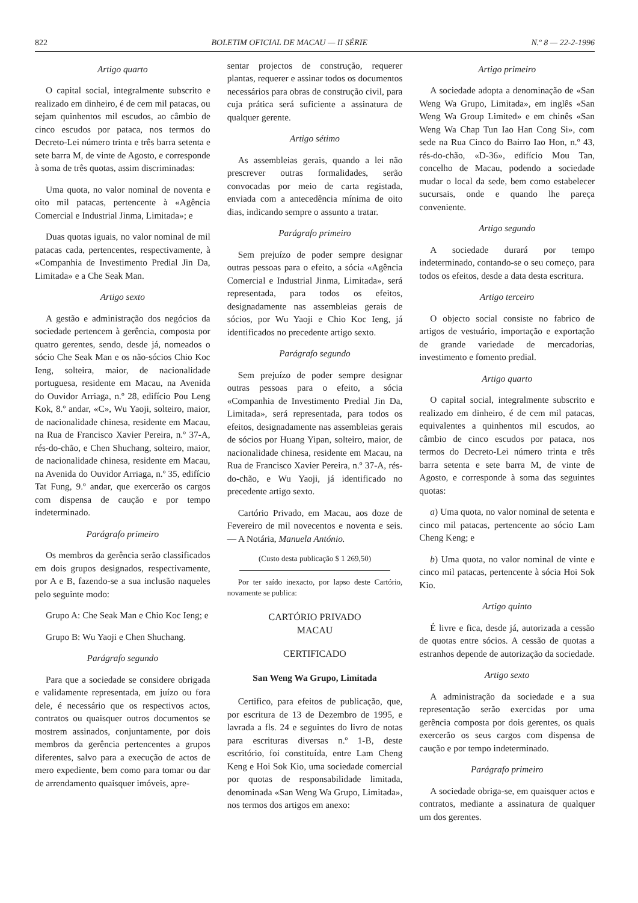822 BOLETIM OFICIAL DE MACAU — II SÉRIE N.º 8 — 22-2-1996
Artigo quarto
O capital social, integralmente subscrito e realizado em dinheiro, é de cem mil patacas, ou sejam quinhentos mil escudos, ao câmbio de cinco escudos por pataca, nos termos do Decreto-Lei número trinta e três barra setenta e sete barra M, de vinte de Agosto, e corresponde à soma de três quotas, assim discriminadas:
Uma quota, no valor nominal de noventa e oito mil patacas, pertencente à «Agência Comercial e Industrial Jinma, Limitada»; e
Duas quotas iguais, no valor nominal de mil patacas cada, pertencentes, respectivamente, à «Companhia de Investimento Predial Jin Da, Limitada» e a Che Seak Man.
Artigo sexto
A gestão e administração dos negócios da sociedade pertencem à gerência, composta por quatro gerentes, sendo, desde já, nomeados o sócio Che Seak Man e os não-sócios Chio Koc Ieng, solteira, maior, de nacionalidade portuguesa, residente em Macau, na Avenida do Ouvidor Arriaga, n.º 28, edifício Pou Leng Kok, 8.º andar, «C», Wu Yaoji, solteiro, maior, de nacionalidade chinesa, residente em Macau, na Rua de Francisco Xavier Pereira, n.º 37-A, rés-do-chão, e Chen Shuchang, solteiro, maior, de nacionalidade chinesa, residente em Macau, na Avenida do Ouvidor Arriaga, n.º 35, edifício Tat Fung, 9.º andar, que exercerão os cargos com dispensa de caução e por tempo indeterminado.
Parágrafo primeiro
Os membros da gerência serão classificados em dois grupos designados, respectivamente, por A e B, fazendo-se a sua inclusão naqueles pelo seguinte modo:
Grupo A: Che Seak Man e Chio Koc Ieng; e
Grupo B: Wu Yaoji e Chen Shuchang.
Parágrafo segundo
Para que a sociedade se considere obrigada e validamente representada, em juízo ou fora dele, é necessário que os respectivos actos, contratos ou quaisquer outros documentos se mostrem assinados, conjuntamente, por dois membros da gerência pertencentes a grupos diferentes, salvo para a execução de actos de mero expediente, bem como para tomar ou dar de arrendamento quaisquer imóveis, apre-
sentar projectos de construção, requerer plantas, requerer e assinar todos os documentos necessários para obras de construção civil, para cuja prática será suficiente a assinatura de qualquer gerente.
Artigo sétimo
As assembleias gerais, quando a lei não prescrever outras formalidades, serão convocadas por meio de carta registada, enviada com a antecedência mínima de oito dias, indicando sempre o assunto a tratar.
Parágrafo primeiro
Sem prejuízo de poder sempre designar outras pessoas para o efeito, a sócia «Agência Comercial e Industrial Jinma, Limitada», será representada, para todos os efeitos, designadamente nas assembleias gerais de sócios, por Wu Yaoji e Chio Koc Ieng, já identificados no precedente artigo sexto.
Parágrafo segundo
Sem prejuízo de poder sempre designar outras pessoas para o efeito, a sócia «Companhia de Investimento Predial Jin Da, Limitada», será representada, para todos os efeitos, designadamente nas assembleias gerais de sócios por Huang Yipan, solteiro, maior, de nacionalidade chinesa, residente em Macau, na Rua de Francisco Xavier Pereira, n.º 37-A, rés-do-chão, e Wu Yaoji, já identificado no precedente artigo sexto.
Cartório Privado, em Macau, aos doze de Fevereiro de mil novecentos e noventa e seis. — A Notária, Manuela António.
(Custo desta publicação $ 1 269,50)
Por ter saído inexacto, por lapso deste Cartório, novamente se publica:
CARTÓRIO PRIVADO
MACAU
CERTIFICADO
San Weng Wa Grupo, Limitada
Certifico, para efeitos de publicação, que, por escritura de 13 de Dezembro de 1995, e lavrada a fls. 24 e seguintes do livro de notas para escrituras diversas n.º 1-B, deste escritório, foi constituída, entre Lam Cheng Keng e Hoi Sok Kio, uma sociedade comercial por quotas de responsabilidade limitada, denominada «San Weng Wa Grupo, Limitada», nos termos dos artigos em anexo:
Artigo primeiro
A sociedade adopta a denominação de «San Weng Wa Grupo, Limitada», em inglês «San Weng Wa Group Limited» e em chinês «San Weng Wa Chap Tun Iao Han Cong Si», com sede na Rua Cinco do Bairro Iao Hon, n.º 43, rés-do-chão, «D-36», edifício Mou Tan, concelho de Macau, podendo a sociedade mudar o local da sede, bem como estabelecer sucursais, onde e quando lhe pareça conveniente.
Artigo segundo
A sociedade durará por tempo indeterminado, contando-se o seu começo, para todos os efeitos, desde a data desta escritura.
Artigo terceiro
O objecto social consiste no fabrico de artigos de vestuário, importação e exportação de grande variedade de mercadorias, investimento e fomento predial.
Artigo quarto
O capital social, integralmente subscrito e realizado em dinheiro, é de cem mil patacas, equivalentes a quinhentos mil escudos, ao câmbio de cinco escudos por pataca, nos termos do Decreto-Lei número trinta e três barra setenta e sete barra M, de vinte de Agosto, e corresponde à soma das seguintes quotas:
a) Uma quota, no valor nominal de setenta e cinco mil patacas, pertencente ao sócio Lam Cheng Keng; e
b) Uma quota, no valor nominal de vinte e cinco mil patacas, pertencente à sócia Hoi Sok Kio.
Artigo quinto
É livre e fica, desde já, autorizada a cessão de quotas entre sócios. A cessão de quotas a estranhos depende de autorização da sociedade.
Artigo sexto
A administração da sociedade e a sua representação serão exercidas por uma gerência composta por dois gerentes, os quais exercerão os seus cargos com dispensa de caução e por tempo indeterminado.
Parágrafo primeiro
A sociedade obriga-se, em quaisquer actos e contratos, mediante a assinatura de qualquer um dos gerentes.